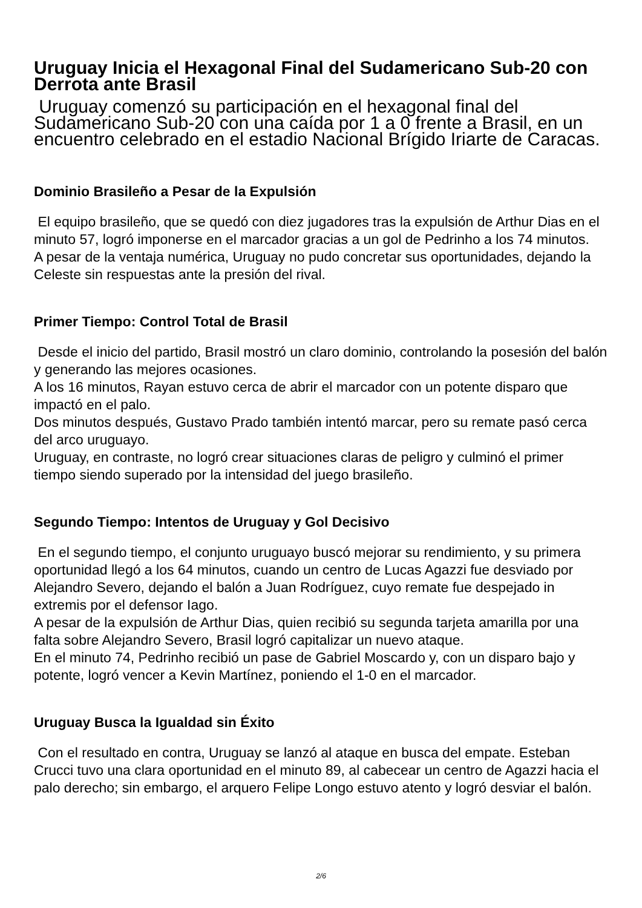Uruguay Inicia el Hexagonal Final del Sudamericano Sub-20 con Derrota ante Brasil
Uruguay comenzó su participación en el hexagonal final del Sudamericano Sub-20 con una caída por 1 a 0 frente a Brasil, en un encuentro celebrado en el estadio Nacional Brígido Iriarte de Caracas.
Dominio Brasileño a Pesar de la Expulsión
El equipo brasileño, que se quedó con diez jugadores tras la expulsión de Arthur Dias en el minuto 57, logró imponerse en el marcador gracias a un gol de Pedrinho a los 74 minutos.
A pesar de la ventaja numérica, Uruguay no pudo concretar sus oportunidades, dejando la Celeste sin respuestas ante la presión del rival.
Primer Tiempo: Control Total de Brasil
Desde el inicio del partido, Brasil mostró un claro dominio, controlando la posesión del balón y generando las mejores ocasiones.
A los 16 minutos, Rayan estuvo cerca de abrir el marcador con un potente disparo que impactó en el palo.
Dos minutos después, Gustavo Prado también intentó marcar, pero su remate pasó cerca del arco uruguayo.
Uruguay, en contraste, no logró crear situaciones claras de peligro y culminó el primer tiempo siendo superado por la intensidad del juego brasileño.
Segundo Tiempo: Intentos de Uruguay y Gol Decisivo
En el segundo tiempo, el conjunto uruguayo buscó mejorar su rendimiento, y su primera oportunidad llegó a los 64 minutos, cuando un centro de Lucas Agazzi fue desviado por Alejandro Severo, dejando el balón a Juan Rodríguez, cuyo remate fue despejado in extremis por el defensor Iago.
A pesar de la expulsión de Arthur Dias, quien recibió su segunda tarjeta amarilla por una falta sobre Alejandro Severo, Brasil logró capitalizar un nuevo ataque.
En el minuto 74, Pedrinho recibió un pase de Gabriel Moscardo y, con un disparo bajo y potente, logró vencer a Kevin Martínez, poniendo el 1-0 en el marcador.
Uruguay Busca la Igualdad sin Éxito
Con el resultado en contra, Uruguay se lanzó al ataque en busca del empate. Esteban Crucci tuvo una clara oportunidad en el minuto 89, al cabecear un centro de Agazzi hacia el palo derecho; sin embargo, el arquero Felipe Longo estuvo atento y logró desviar el balón.
2/6